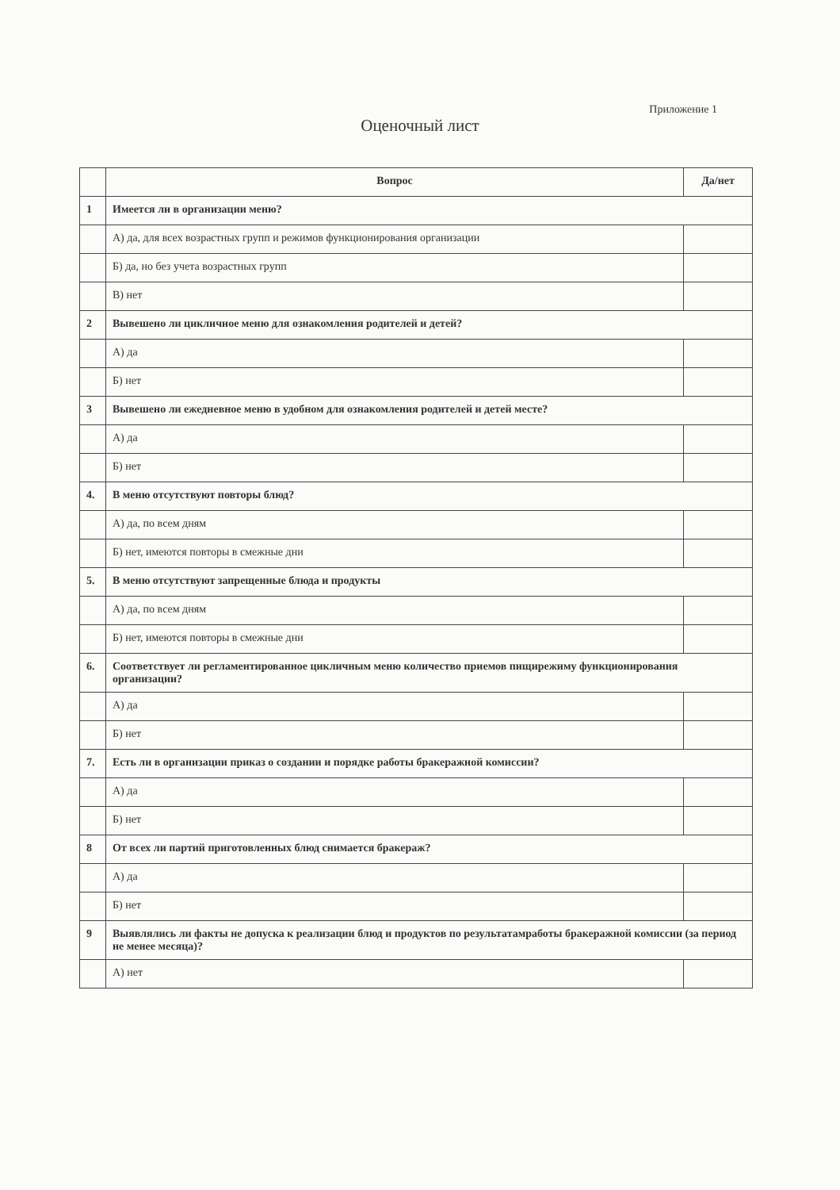Приложение 1
Оценочный лист
| | Вопрос | Да/нет |
| --- | --- | --- |
| 1 | Имеется ли в организации меню? | |
| | А) да, для всех возрастных групп и режимов функционирования организации | |
| | Б) да, но без учета возрастных групп | |
| | В) нет | |
| 2 | Вывешено ли цикличное меню для ознакомления родителей и детей? | |
| | А) да | |
| | Б) нет | |
| 3 | Вывешено ли ежедневное меню в удобном для ознакомления родителей и детей месте? | |
| | А) да | |
| | Б) нет | |
| 4. | В меню отсутствуют повторы блюд? | |
| | А) да, по всем дням | |
| | Б) нет, имеются повторы в смежные дни | |
| 5. | В меню отсутствуют запрещенные блюда и продукты | |
| | А) да, по всем дням | |
| | Б) нет, имеются повторы в смежные дни | |
| 6. | Соответствует ли регламентированное цикличным меню количество приемов пищирежиму функционирования организации? | |
| | А) да | |
| | Б) нет | |
| 7. | Есть ли в организации приказ о создании и порядке работы бракеражной комиссии? | |
| | А) да | |
| | Б) нет | |
| 8 | От всех ли партий приготовленных блюд снимается бракераж? | |
| | А) да | |
| | Б) нет | |
| 9 | Выявлялись ли факты не допуска к реализации блюд и продуктов по результатамработы бракеражной комиссии (за период не менее месяца)? | |
| | А) нет | |